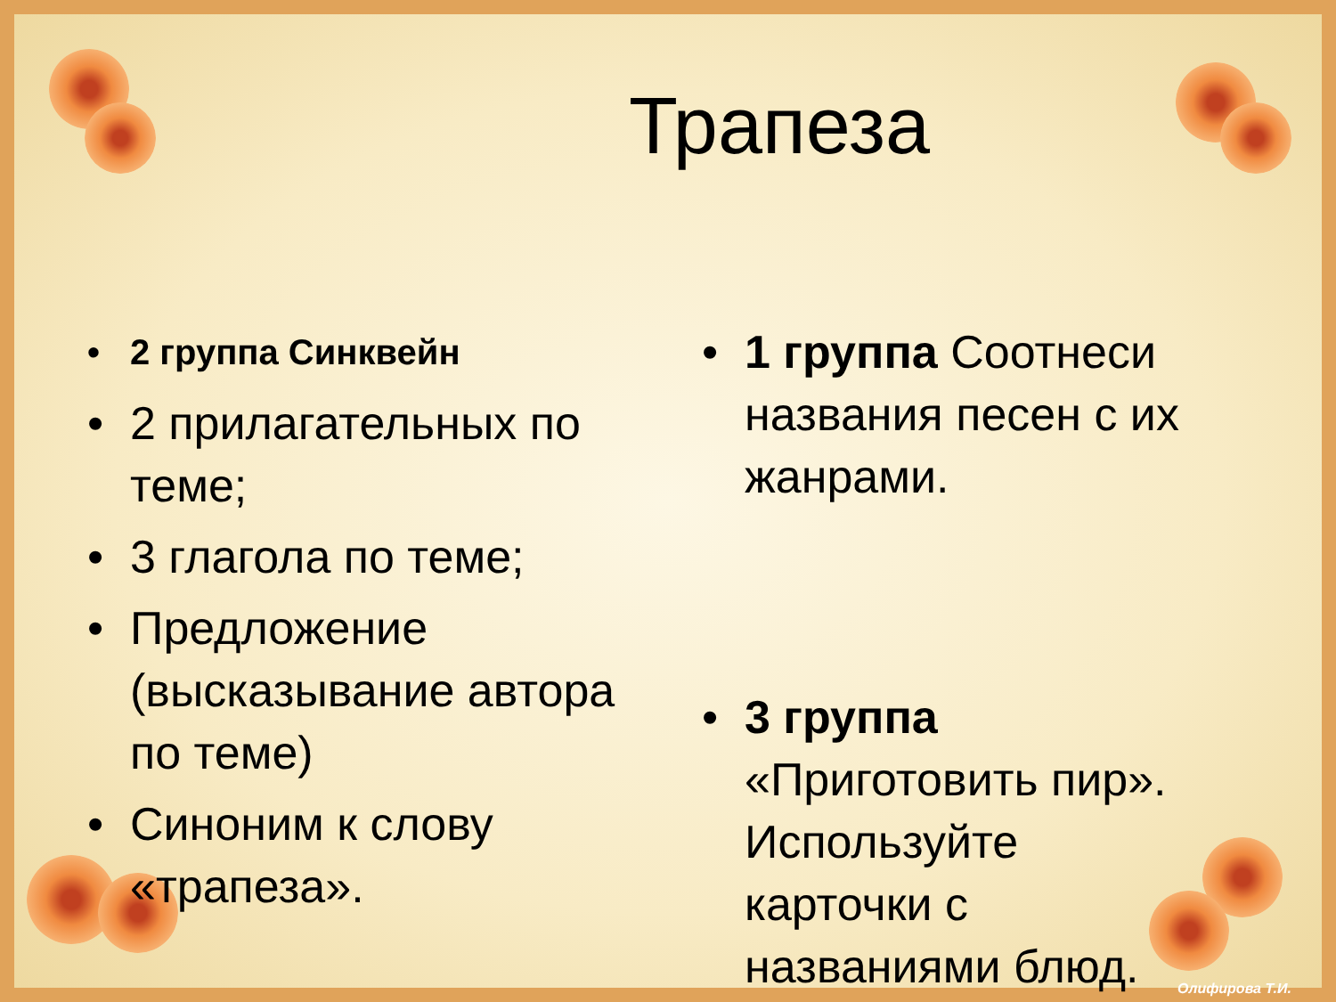Трапеза
• 2 группа Синквейн
• 2 прилагательных по теме;
• 3 глагола по теме;
• Предложение (высказывание автора по теме)
• Синоним к слову «трапеза».
• 1 группа Соотнеси названия песен с их жанрами.
• 3 группа «Приготовить пир». Используйте карточки с названиями блюд.
Олифирова Т.И.